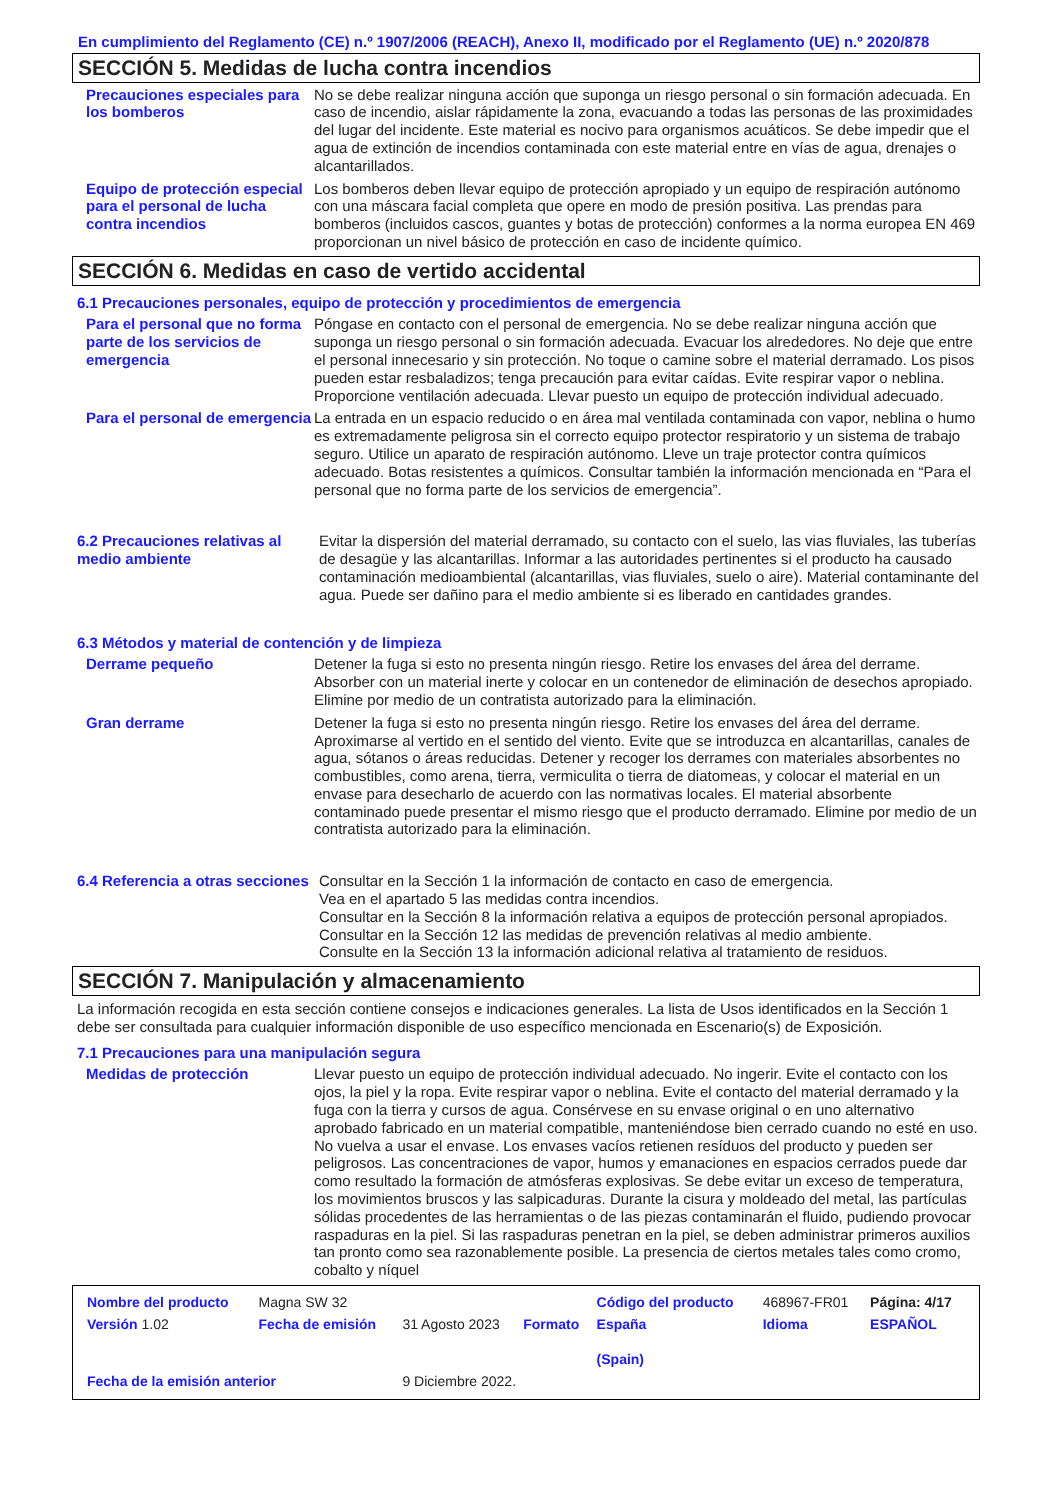En cumplimiento del Reglamento (CE) n.º 1907/2006 (REACH), Anexo II, modificado por el Reglamento (UE) n.º 2020/878
SECCIÓN 5. Medidas de lucha contra incendios
Precauciones especiales para los bomberos
No se debe realizar ninguna acción que suponga un riesgo personal o sin formación adecuada. En caso de incendio, aislar rápidamente la zona, evacuando a todas las personas de las proximidades del lugar del incidente. Este material es nocivo para organismos acuáticos. Se debe impedir que el agua de extinción de incendios contaminada con este material entre en vías de agua, drenajes o alcantarillados.
Equipo de protección especial para el personal de lucha contra incendios
Los bomberos deben llevar equipo de protección apropiado y un equipo de respiración autónomo con una máscara facial completa que opere en modo de presión positiva. Las prendas para bomberos (incluidos cascos, guantes y botas de protección) conformes a la norma europea EN 469 proporcionan un nivel básico de protección en caso de incidente químico.
SECCIÓN 6. Medidas en caso de vertido accidental
6.1 Precauciones personales, equipo de protección y procedimientos de emergencia
Para el personal que no forma parte de los servicios de emergencia
Póngase en contacto con el personal de emergencia. No se debe realizar ninguna acción que suponga un riesgo personal o sin formación adecuada. Evacuar los alrededores. No deje que entre el personal innecesario y sin protección. No toque o camine sobre el material derramado. Los pisos pueden estar resbaladizos; tenga precaución para evitar caídas. Evite respirar vapor o neblina. Proporcione ventilación adecuada. Llevar puesto un equipo de protección individual adecuado.
Para el personal de emergencia
La entrada en un espacio reducido o en área mal ventilada contaminada con vapor, neblina o humo es extremadamente peligrosa sin el correcto equipo protector respiratorio y un sistema de trabajo seguro. Utilice un aparato de respiración autónomo. Lleve un traje protector contra químicos adecuado. Botas resistentes a químicos. Consultar también la información mencionada en “Para el personal que no forma parte de los servicios de emergencia”.
6.2 Precauciones relativas al medio ambiente
Evitar la dispersión del material derramado, su contacto con el suelo, las vias fluviales, las tuberías de desagüe y las alcantarillas. Informar a las autoridades pertinentes si el producto ha causado contaminación medioambiental (alcantarillas, vias fluviales, suelo o aire). Material contaminante del agua. Puede ser dañino para el medio ambiente si es liberado en cantidades grandes.
6.3 Métodos y material de contención y de limpieza
Derrame pequeño Detener la fuga si esto no presenta ningún riesgo. Retire los envases del área del derrame. Absorber con un material inerte y colocar en un contenedor de eliminación de desechos apropiado. Elimine por medio de un contratista autorizado para la eliminación.
Gran derrame Detener la fuga si esto no presenta ningún riesgo. Retire los envases del área del derrame. Aproximarse al vertido en el sentido del viento. Evite que se introduzca en alcantarillas, canales de agua, sótanos o áreas reducidas. Detener y recoger los derrames con materiales absorbentes no combustibles, como arena, tierra, vermiculita o tierra de diatomeas, y colocar el material en un envase para desecharlo de acuerdo con las normativas locales. El material absorbente contaminado puede presentar el mismo riesgo que el producto derramado. Elimine por medio de un contratista autorizado para la eliminación.
6.4 Referencia a otras secciones
Consultar en la Sección 1 la información de contacto en caso de emergencia.
Vea en el apartado 5 las medidas contra incendios.
Consultar en la Sección 8 la información relativa a equipos de protección personal apropiados.
Consultar en la Sección 12 las medidas de prevención relativas al medio ambiente.
Consulte en la Sección 13 la información adicional relativa al tratamiento de residuos.
SECCIÓN 7. Manipulación y almacenamiento
La información recogida en esta sección contiene consejos e indicaciones generales. La lista de Usos identificados en la Sección 1 debe ser consultada para cualquier información disponible de uso específico mencionada en Escenario(s) de Exposición.
7.1 Precauciones para una manipulación segura
Medidas de protección Llevar puesto un equipo de protección individual adecuado. No ingerir. Evite el contacto con los ojos, la piel y la ropa. Evite respirar vapor o neblina. Evite el contacto del material derramado y la fuga con la tierra y cursos de agua. Consérvese en su envase original o en uno alternativo aprobado fabricado en un material compatible, manteniéndose bien cerrado cuando no esté en uso. No vuelva a usar el envase. Los envases vacíos retienen resíduos del producto y pueden ser peligrosos. Las concentraciones de vapor, humos y emanaciones en espacios cerrados puede dar como resultado la formación de atmósferas explosivas. Se debe evitar un exceso de temperatura, los movimientos bruscos y las salpicaduras. Durante la cisura y moldeado del metal, las partículas sólidas procedentes de las herramientas o de las piezas contaminarán el fluido, pudiendo provocar raspaduras en la piel. Si las raspaduras penetran en la piel, se deben administrar primeros auxilios tan pronto como sea razonablemente posible. La presencia de ciertos metales tales como cromo, cobalto y níquel
| Nombre del producto | Magna SW 32 | | | Código del producto | 468967-FR01 | Página: 4/17 |
| Versión 1.02 | Fecha de emisión | 31 Agosto 2023 | Formato | España (Spain) | Idioma | ESPAÑOL |
| Fecha de la emisión anterior | | 9 Diciembre 2022. | | | | |